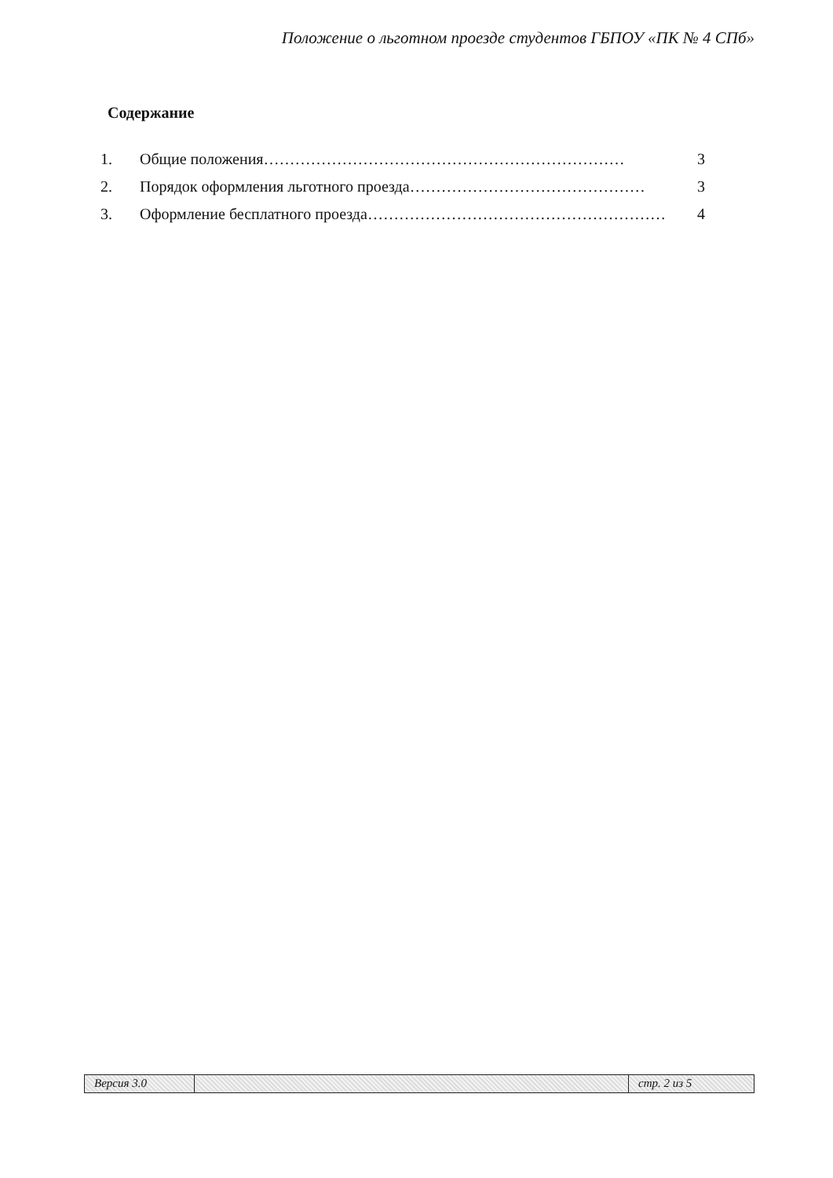Положение о льготном проезде студентов ГБПОУ «ПК № 4 СПб»
Содержание
1. Общие положения…………………………………………………………… 3
2. Порядок оформления льготного проезда……………………………………… 3
3. Оформление бесплатного проезда………………………………………………… 4
Версия 3.0 стр. 2 из 5